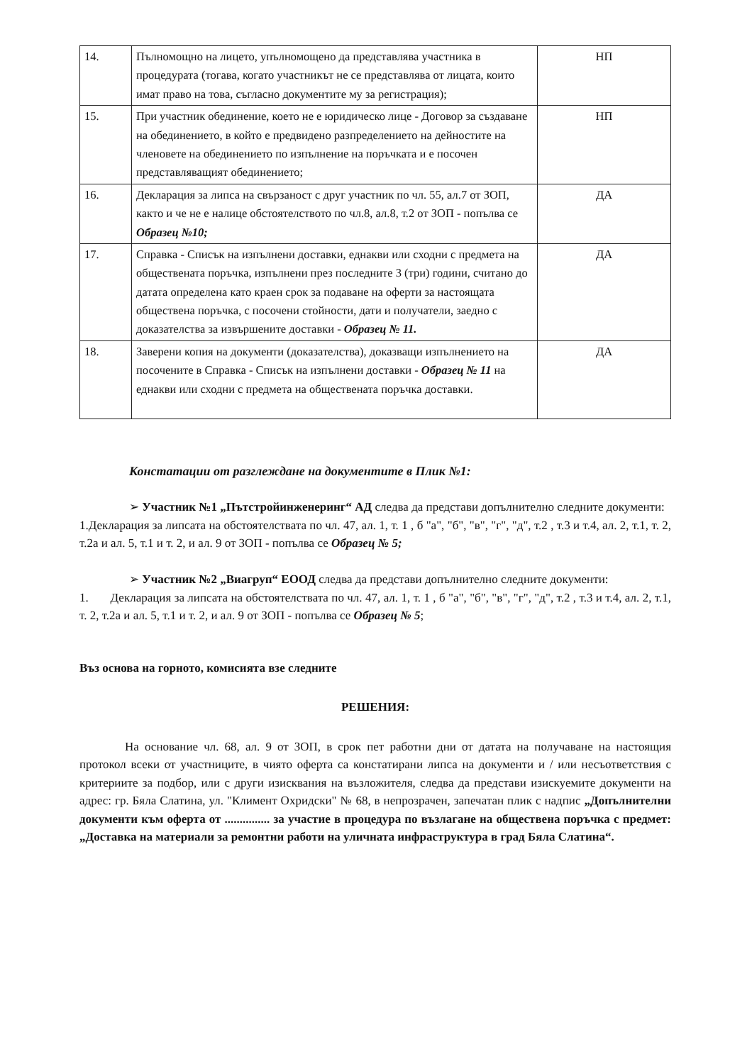| 14. | Пълномощно на лицето, упълномощено да представлява участника в процедурата (тогава, когато участникът не се представлява от лицата, които имат право на това, съгласно документите му за регистрация); | НП |
| 15. | При участник обединение, което не е юридическо лице - Договор за създаване на обединението, в който е предвидено разпределението на дейностите на членовете на обединението по изпълнение на поръчката и е посочен представляващият обединението; | НП |
| 16. | Декларация за липса на свързаност с друг участник по чл. 55, ал.7 от ЗОП, както и че не е налице обстоятелството по чл.8, ал.8, т.2 от ЗОП - попълва се Образец №10; | ДА |
| 17. | Справка - Списък на изпълнени доставки, еднакви или сходни с предмета на обществената поръчка, изпълнени през последните 3 (три) години, считано до датата определена като краен срок за подаване на оферти за настоящата обществена поръчка, с посочени стойности, дати и получатели, заедно с доказателства за извършените доставки - Образец № 11. | ДА |
| 18. | Заверени копия на документи (доказателства), доказващи изпълнението на посочените в Справка - Списък на изпълнени доставки - Образец № 11 на еднакви или сходни с предмета на обществената поръчка доставки. | ДА |
Констатации от разглеждане на документите в Плик №1:
➢ Участник №1 „Пътстройинженеринг“ АД следва да представи допълнително следните документи:
1.Декларация за липсата на обстоятелствата по чл. 47, ал. 1, т. 1 , б "а", "б", "в", "г", "д", т.2 , т.3 и т.4, ал. 2, т.1, т. 2, т.2а и ал. 5, т.1 и т. 2, и ал. 9 от ЗОП - попълва се Образец № 5;
➢ Участник №2 „Виагруп“ ЕООД следва да представи допълнително следните документи:
1. Декларация за липсата на обстоятелствата по чл. 47, ал. 1, т. 1 , б "а", "б", "в", "г", "д", т.2 , т.3 и т.4, ал. 2, т.1, т. 2, т.2а и ал. 5, т.1 и т. 2, и ал. 9 от ЗОП - попълва се Образец № 5;
Въз основа на горното, комисията взе следните
РЕШЕНИЯ:
На основание чл. 68, ал. 9 от ЗОП, в срок пет работни дни от датата на получаване на настоящия протокол всеки от участниците, в чиято оферта са констатирани липса на документи и / или несъответствия с критериите за подбор, или с други изисквания на възложителя, следва да представи изискуемите документи на адрес: гр. Бяла Слатина, ул. "Климент Охридски" № 68, в непрозрачен, запечатан плик с надпис „Допълнителни документи към оферта от ............... за участие в процедура по възлагане на обществена поръчка с предмет: „Доставка на материали за ремонтни работи на уличната инфраструктура в град Бяла Слатина“.